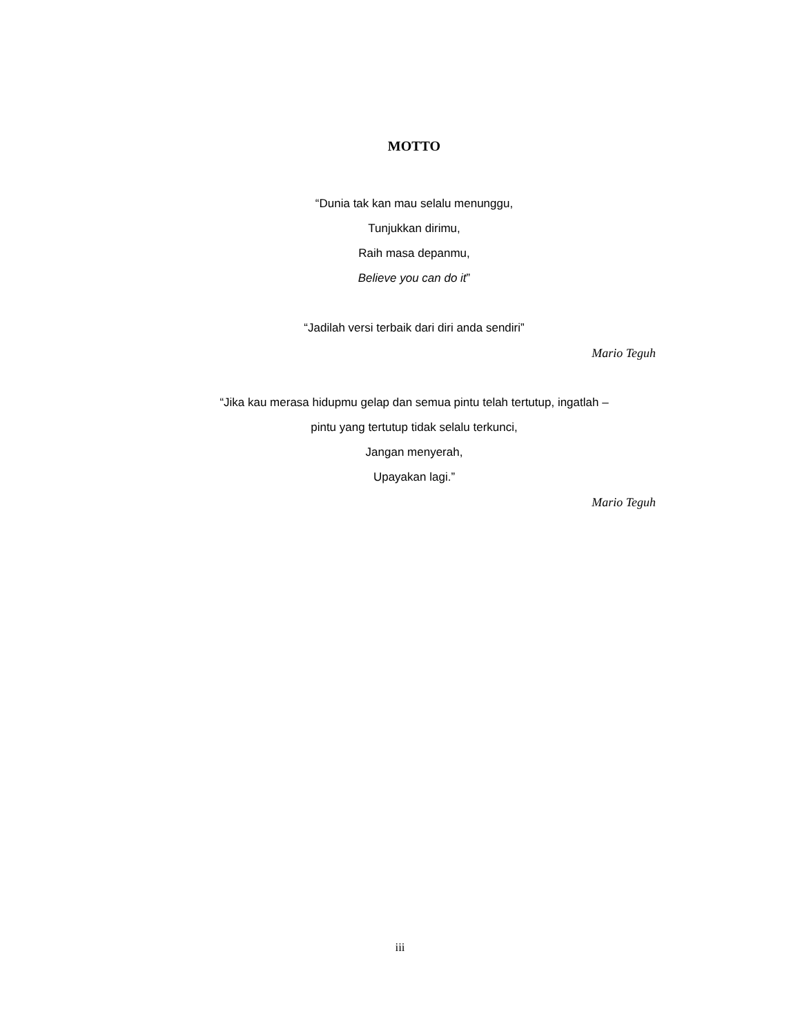MOTTO
“Dunia tak kan mau selalu menunggu,
Tunjukkan dirimu,
Raih masa depanmu,
Believe you can do it”
“Jadilah versi terbaik dari diri anda sendiri”
Mario Teguh
“Jika kau merasa hidupmu gelap dan semua pintu telah tertutup, ingatlah –
pintu yang tertutup tidak selalu terkunci,
Jangan menyerah,
Upayakan lagi.”
Mario Teguh
iii